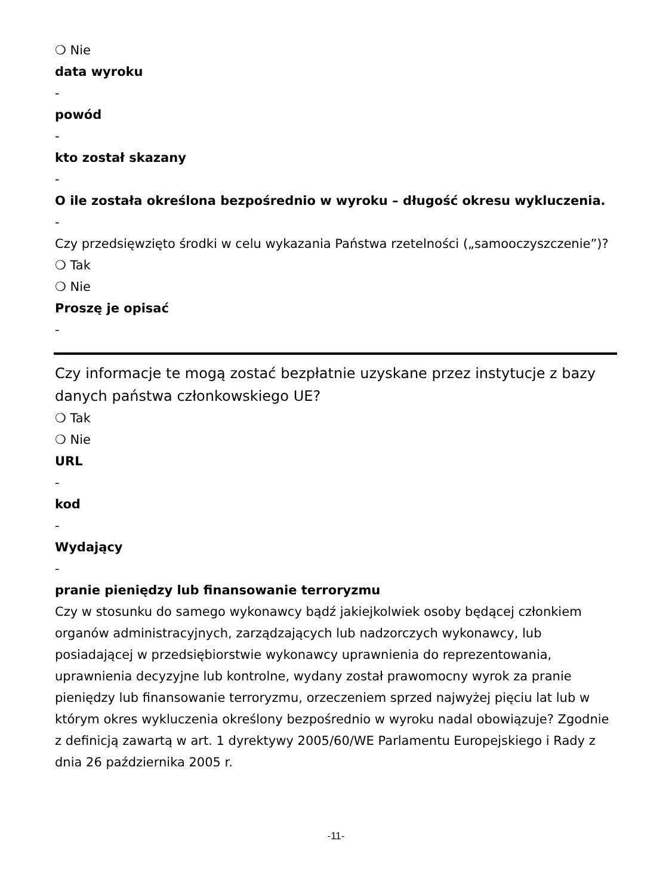❍ Nie
data wyroku
-
powód
-
kto został skazany
-
O ile została określona bezpośrednio w wyroku – długość okresu wykluczenia.
-
Czy przedsięwzięto środki w celu wykazania Państwa rzetelności („samooczyszczenie”)?
❍ Tak
❍ Nie
Proszę je opisać
-
Czy informacje te mogą zostać bezpłatnie uzyskane przez instytucje z bazy danych państwa członkowskiego UE?
❍ Tak
❍ Nie
URL
-
kod
-
Wydający
-
pranie pieniędzy lub finansowanie terroryzmu
Czy w stosunku do samego wykonawcy bądź jakiejkolwiek osoby będącej członkiem organów administracyjnych, zarządzających lub nadzorczych wykonawcy, lub posiadającej w przedsiębiorstwie wykonawcy uprawnienia do reprezentowania, uprawnienia decyzyjne lub kontrolne, wydany został prawomocny wyrok za pranie pieniędzy lub finansowanie terroryzmu, orzeczeniem sprzed najwyżej pięciu lat lub w którym okres wykluczenia określony bezpośrednio w wyroku nadal obowiązuje? Zgodnie z definicją zawartą w art. 1 dyrektywy 2005/60/WE Parlamentu Europejskiego i Rady z dnia 26 października 2005 r.
-11-